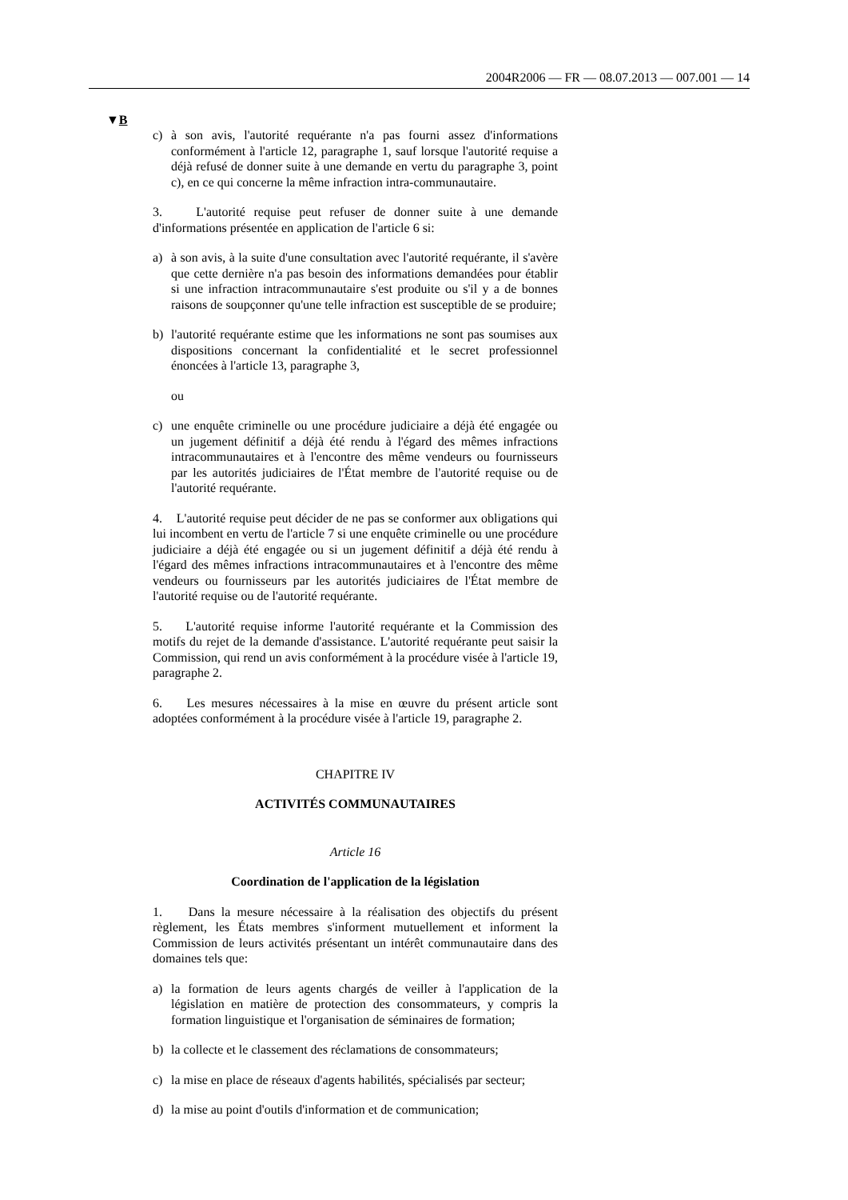2004R2006 — FR — 08.07.2013 — 007.001 — 14
▼B
c) à son avis, l'autorité requérante n'a pas fourni assez d'informations conformément à l'article 12, paragraphe 1, sauf lorsque l'autorité requise a déjà refusé de donner suite à une demande en vertu du paragraphe 3, point c), en ce qui concerne la même infraction intra-communautaire.
3. L'autorité requise peut refuser de donner suite à une demande d'informations présentée en application de l'article 6 si:
a) à son avis, à la suite d'une consultation avec l'autorité requérante, il s'avère que cette dernière n'a pas besoin des informations demandées pour établir si une infraction intracommunautaire s'est produite ou s'il y a de bonnes raisons de soupçonner qu'une telle infraction est susceptible de se produire;
b) l'autorité requérante estime que les informations ne sont pas soumises aux dispositions concernant la confidentialité et le secret professionnel énoncées à l'article 13, paragraphe 3,
ou
c) une enquête criminelle ou une procédure judiciaire a déjà été engagée ou un jugement définitif a déjà été rendu à l'égard des mêmes infractions intracommunautaires et à l'encontre des même vendeurs ou fournisseurs par les autorités judiciaires de l'État membre de l'autorité requise ou de l'autorité requérante.
4. L'autorité requise peut décider de ne pas se conformer aux obligations qui lui incombent en vertu de l'article 7 si une enquête criminelle ou une procédure judiciaire a déjà été engagée ou si un jugement définitif a déjà été rendu à l'égard des mêmes infractions intracommunautaires et à l'encontre des même vendeurs ou fournisseurs par les autorités judiciaires de l'État membre de l'autorité requise ou de l'autorité requérante.
5. L'autorité requise informe l'autorité requérante et la Commission des motifs du rejet de la demande d'assistance. L'autorité requérante peut saisir la Commission, qui rend un avis conformément à la procédure visée à l'article 19, paragraphe 2.
6. Les mesures nécessaires à la mise en œuvre du présent article sont adoptées conformément à la procédure visée à l'article 19, paragraphe 2.
CHAPITRE IV
ACTIVITÉS COMMUNAUTAIRES
Article 16
Coordination de l'application de la législation
1. Dans la mesure nécessaire à la réalisation des objectifs du présent règlement, les États membres s'informent mutuellement et informent la Commission de leurs activités présentant un intérêt communautaire dans des domaines tels que:
a) la formation de leurs agents chargés de veiller à l'application de la législation en matière de protection des consommateurs, y compris la formation linguistique et l'organisation de séminaires de formation;
b) la collecte et le classement des réclamations de consommateurs;
c) la mise en place de réseaux d'agents habilités, spécialisés par secteur;
d) la mise au point d'outils d'information et de communication;